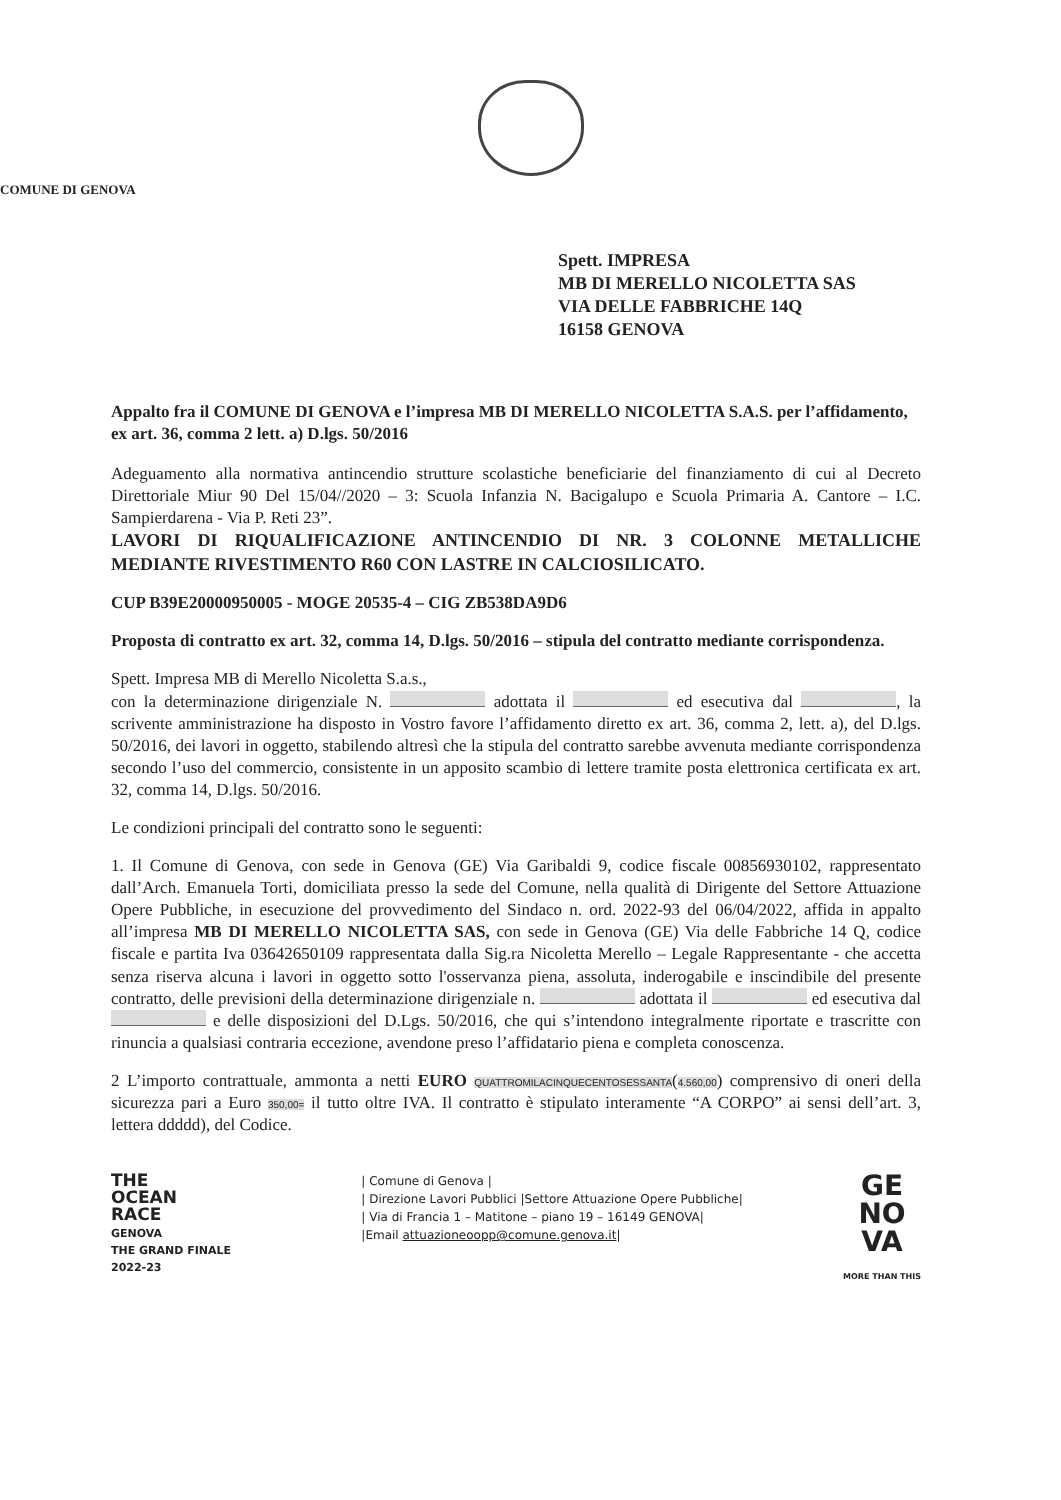COMUNE DI GENOVA
Spett. IMPRESA
MB DI MERELLO NICOLETTA SAS
VIA DELLE FABBRICHE 14Q
16158 GENOVA
Appalto fra il COMUNE DI GENOVA e l’impresa MB DI MERELLO NICOLETTA S.A.S. per l’affidamento, ex art. 36, comma 2 lett. a) D.lgs. 50/2016
Adeguamento alla normativa antincendio strutture scolastiche beneficiarie del finanziamento di cui al Decreto Direttoriale Miur 90 Del 15/04//2020 – 3: Scuola Infanzia N. Bacigalupo e Scuola Primaria A. Cantore – I.C. Sampierdarena - Via P. Reti 23”.
LAVORI DI RIQUALIFICAZIONE ANTINCENDIO DI NR. 3 COLONNE METALLICHE MEDIANTE RIVESTIMENTO R60 CON LASTRE IN CALCIOSILICATO.
CUP B39E20000950005 - MOGE 20535-4 – CIG ZB538DA9D6
Proposta di contratto ex art. 32, comma 14, D.lgs. 50/2016 – stipula del contratto mediante corrispondenza.
Spett. Impresa MB di Merello Nicoletta S.a.s.,
con la determinazione dirigenziale N. adottata il ed esecutiva dal , la scrivente amministrazione ha disposto in Vostro favore l’affidamento diretto ex art. 36, comma 2, lett. a), del D.lgs. 50/2016, dei lavori in oggetto, stabilendo altresì che la stipula del contratto sarebbe avvenuta mediante corrispondenza secondo l’uso del commercio, consistente in un apposito scambio di lettere tramite posta elettronica certificata ex art. 32, comma 14, D.lgs. 50/2016.
Le condizioni principali del contratto sono le seguenti:
1. Il Comune di Genova, con sede in Genova (GE) Via Garibaldi 9, codice fiscale 00856930102, rappresentato dall’Arch. Emanuela Torti, domiciliata presso la sede del Comune, nella qualità di Dirigente del Settore Attuazione Opere Pubbliche, in esecuzione del provvedimento del Sindaco n. ord. 2022-93 del 06/04/2022, affida in appalto all’impresa MB DI MERELLO NICOLETTA SAS, con sede in Genova (GE) Via delle Fabbriche 14 Q, codice fiscale e partita Iva 03642650109 rappresentata dalla Sig.ra Nicoletta Merello – Legale Rappresentante - che accetta senza riserva alcuna i lavori in oggetto sotto l'osservanza piena, assoluta, inderogabile e inscindibile del presente contratto, delle previsioni della determinazione dirigenziale n. adottata il ed esecutiva dal e delle disposizioni del D.Lgs. 50/2016, che qui s’intendono integralmente riportate e trascritte con rinuncia a qualsiasi contraria eccezione, avendone preso l’affidatario piena e completa conoscenza.
2 L’importo contrattuale, ammonta a netti EURO QUATTROMILACINQUECENTOSESSANTA(4.560,00) comprensivo di oneri della sicurezza pari a Euro 350,00= il tutto oltre IVA. Il contratto è stipulato interamente “A CORPO” ai sensi dell’art. 3, lettera ddddd), del Codice.
THE
OCEAN
RACE
GENOVA
THE GRAND FINALE
2022-23
| Comune di Genova |
| Direzione Lavori Pubblici |Settore Attuazione Opere Pubbliche|
| Via di Francia 1 – Matitone – piano 19 – 16149 GENOVA|
|Email attuazioneoopp@comune.genova.it|
GE
NO
VA
MORE THAN THIS